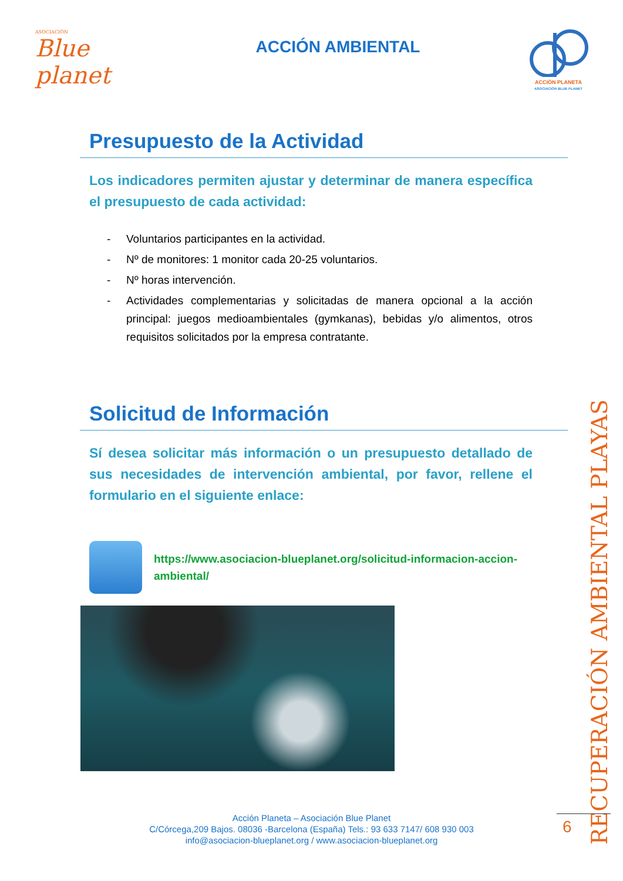ASOCIACIÓN
Blue planet
ACCIÓN AMBIENTAL
ACCIÓN PLANETA
ASOCIACIÓN BLUE PLANET
Presupuesto de la Actividad
Los indicadores permiten ajustar y determinar de manera específica el presupuesto de cada actividad:
- Voluntarios participantes en la actividad.
- Nº de monitores: 1 monitor cada 20-25 voluntarios.
- Nº horas intervención.
- Actividades complementarias y solicitadas de manera opcional a la acción principal: juegos medioambientales (gymkanas), bebidas y/o alimentos, otros requisitos solicitados por la empresa contratante.
Solicitud de Información
Sí desea solicitar más información o un presupuesto detallado de sus necesidades de intervención ambiental, por favor, rellene el formulario en el siguiente enlace:
https://www.asociacion-blueplanet.org/solicitud-informacion-accion-ambiental/
RECUPERACIÓN AMBIENTAL PLAYAS
Acción Planeta – Asociación Blue Planet
C/Córcega,209 Bajos. 08036 -Barcelona (España) Tels.: 93 633 7147/ 608 930 003
info@asociacion-blueplanet.org / www.asociacion-blueplanet.org
6